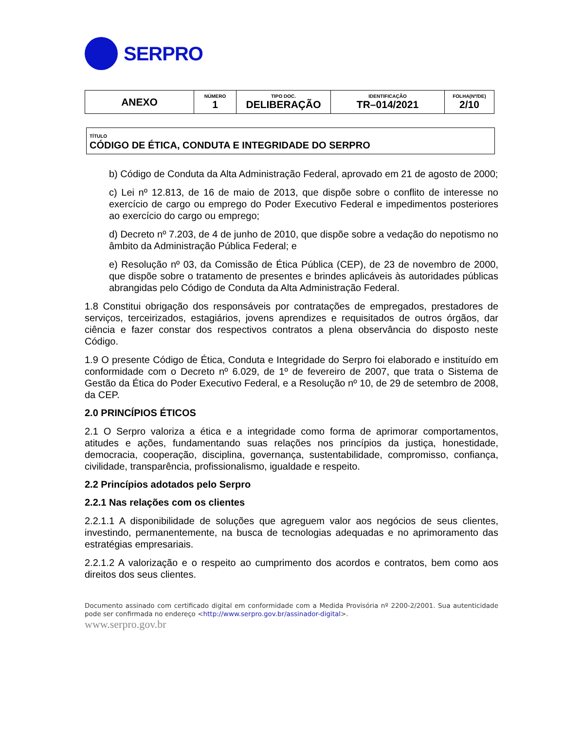SERPRO
| ANEXO | NÚMERO 1 | TIPO DOC. DELIBERAÇÃO | IDENTIFICAÇÃO TR–014/2021 | FOLHA(Nº/DE) 2/10 |
TÍTULO
CÓDIGO DE ÉTICA, CONDUTA E INTEGRIDADE DO SERPRO
b) Código de Conduta da Alta Administração Federal, aprovado em 21 de agosto de 2000;
c) Lei nº 12.813, de 16 de maio de 2013, que dispõe sobre o conflito de interesse no exercício de cargo ou emprego do Poder Executivo Federal e impedimentos posteriores ao exercício do cargo ou emprego;
d) Decreto nº 7.203, de 4 de junho de 2010, que dispõe sobre a vedação do nepotismo no âmbito da Administração Pública Federal; e
e) Resolução nº 03, da Comissão de Ética Pública (CEP), de 23 de novembro de 2000, que dispõe sobre o tratamento de presentes e brindes aplicáveis às autoridades públicas abrangidas pelo Código de Conduta da Alta Administração Federal.
1.8 Constitui obrigação dos responsáveis por contratações de empregados, prestadores de serviços, terceirizados, estagiários, jovens aprendizes e requisitados de outros órgãos, dar ciência e fazer constar dos respectivos contratos a plena observância do disposto neste Código.
1.9 O presente Código de Ética, Conduta e Integridade do Serpro foi elaborado e instituído em conformidade com o Decreto nº 6.029, de 1º de fevereiro de 2007, que trata o Sistema de Gestão da Ética do Poder Executivo Federal, e a Resolução nº 10, de 29 de setembro de 2008, da CEP.
2.0 PRINCÍPIOS ÉTICOS
2.1 O Serpro valoriza a ética e a integridade como forma de aprimorar comportamentos, atitudes e ações, fundamentando suas relações nos princípios da justiça, honestidade, democracia, cooperação, disciplina, governança, sustentabilidade, compromisso, confiança, civilidade, transparência, profissionalismo, igualdade e respeito.
2.2 Princípios adotados pelo Serpro
2.2.1 Nas relações com os clientes
2.2.1.1 A disponibilidade de soluções que agreguem valor aos negócios de seus clientes, investindo, permanentemente, na busca de tecnologias adequadas e no aprimoramento das estratégias empresariais.
2.2.1.2 A valorização e o respeito ao cumprimento dos acordos e contratos, bem como aos direitos dos seus clientes.
Documento assinado com certificado digital em conformidade com a Medida Provisória nº 2200-2/2001. Sua autenticidade pode ser confirmada no endereço <http://www.serpro.gov.br/assinador-digital>.
www.serpro.gov.br